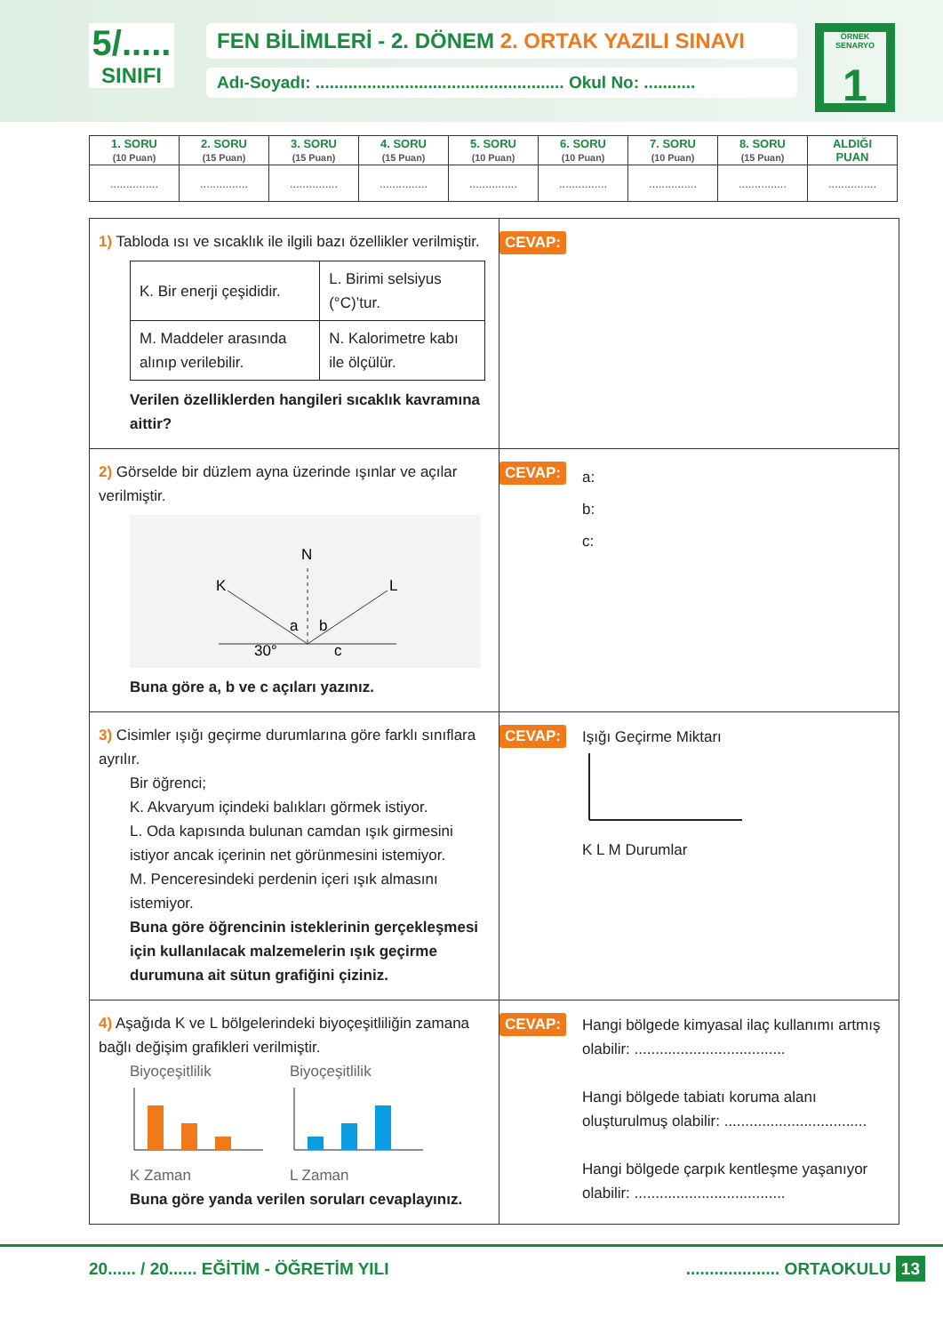5/.....
SINIFI
FEN BİLİMLERİ - 2. DÖNEM 2. ORTAK YAZILI SINAVI
Adı-Soyadı: ..................................................... Okul No: ...........
ÖRNEK SENARYO
1
| 1. SORU (10 Puan) | 2. SORU (15 Puan) | 3. SORU (15 Puan) | 4. SORU (15 Puan) | 5. SORU (10 Puan) | 6. SORU (10 Puan) | 7. SORU (10 Puan) | 8. SORU (15 Puan) | ALDIĞI PUAN |
| --- | --- | --- | --- | --- | --- | --- | --- | --- |
| ............... | ............... | ............... | ............... | ............... | ............... | ............... | ............... | ............... |
1) Tabloda ısı ve sıcaklık ile ilgili bazı özellikler verilmiştir.
| K. Bir enerji çeşididir. | L. Birimi selsiyus (°C)’tur. |
| M. Maddeler arasında alınıp verilebilir. | N. Kalorimetre kabı ile ölçülür. |
Verilen özelliklerden hangileri sıcaklık kavramına aittir?
CEVAP:
2) Görselde bir düzlem ayna üzerinde ışınlar ve açılar verilmiştir.
N
K
L
a
b
c
30°
Buna göre a, b ve c açıları yazınız.
CEVAP:
a:
b:
c:
3) Cisimler ışığı geçirme durumlarına göre farklı sınıflara ayrılır.
Bir öğrenci;
K. Akvaryum içindeki balıkları görmek istiyor.
L. Oda kapısında bulunan camdan ışık girmesini istiyor ancak içerinin net görünmesini istemiyor.
M. Penceresindeki perdenin içeri ışık almasını istemiyor.
Buna göre öğrencinin isteklerinin gerçekleşmesi için kullanılacak malzemelerin ışık geçirme durumuna ait sütun grafiğini çiziniz.
CEVAP:
Işığı Geçirme Miktarı K L M Durumlar
4) Aşağıda K ve L bölgelerindeki biyoçeşitliliğin zamana bağlı değişim grafikleri verilmiştir.
BiyoçeşitlilikK Zaman BiyoçeşitlilikL Zaman
Buna göre yanda verilen soruları cevaplayınız.
CEVAP:
Hangi bölgede kimyasal ilaç kullanımı artmış olabilir: ....................................
Hangi bölgede tabiatı koruma alanı oluşturulmuş olabilir: ..................................
Hangi bölgede çarpık kentleşme yaşanıyor olabilir: ....................................
20...... / 20...... EĞİTİM - ÖĞRETİM YILI.................... ORTAOKULU 13